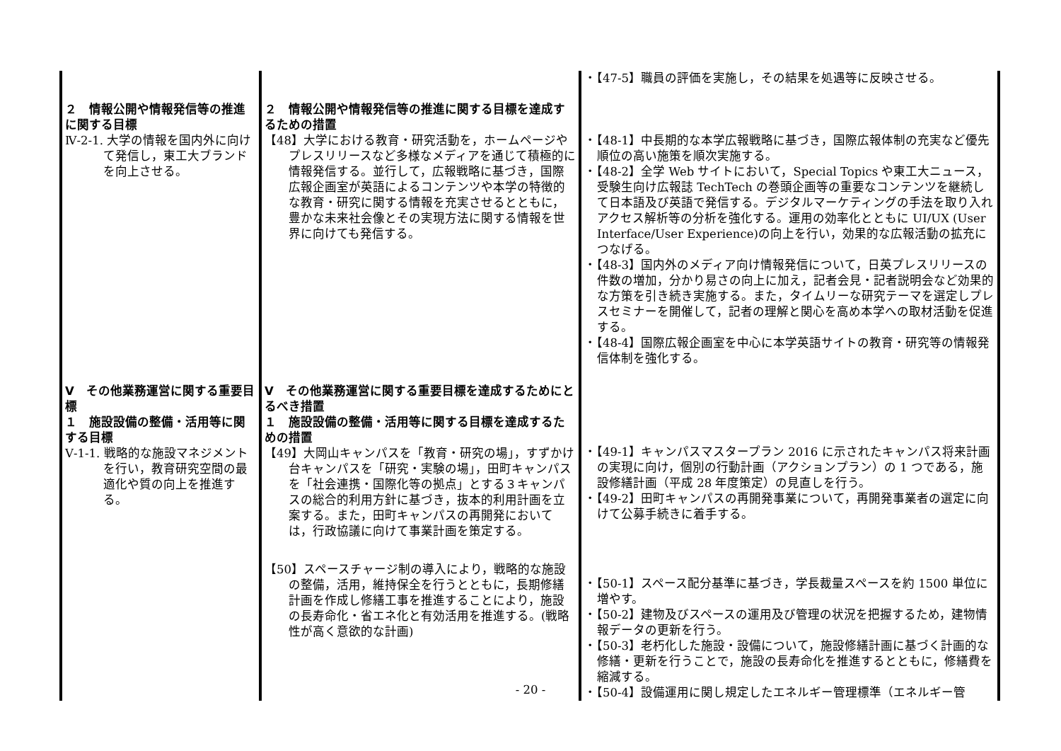| ２ 情報公開や情報発信等の推進に関する目標 Ⅳ-2-1. 大学の情報を国内外に向けて発信し，東工大ブランドを向上させる。 Ⅴ その他業務運営に関する重要目標 １ 施設設備の整備・活用等に関する目標 Ⅴ-1-1. 戦略的な施設マネジメントを行い，教育研究空間の最適化や質の向上を推進する。 | ２ 情報公開や情報発信等の推進に関する目標を達成するための措置 【48】大学における教育・研究活動を，ホームページやプレスリリースなど多様なメディアを通じて積極的に情報発信する。並行して，広報戦略に基づき，国際広報企画室が英語によるコンテンツや本学の特徴的な教育・研究に関する情報を充実させるとともに，豊かな未来社会像とその実現方法に関する情報を世界に向けても発信する。 Ⅴ その他業務運営に関する重要目標を達成するためにとるべき措置 １ 施設設備の整備・活用等に関する目標を達成するための措置 【49】大岡山キャンパスを「教育・研究の場」，すずかけ台キャンパスを「研究・実験の場」，田町キャンパスを「社会連携・国際化等の拠点」とする３キャンパスの総合的利用方針に基づき，抜本的利用計画を立案する。また，田町キャンパスの再開発においては，行政協議に向けて事業計画を策定する。 【50】スペースチャージ制の導入により，戦略的な施設の整備，活用，維持保全を行うとともに，長期修繕計画を作成し修繕工事を推進することにより，施設の長寿命化・省エネ化と有効活用を推進する。(戦略性が高く意欲的な計画) | ・【47-5】職員の評価を実施し，その結果を処遇等に反映させる。 ・【48-1】中長期的な本学広報戦略に基づき，国際広報体制の充実など優先順位の高い施策を順次実施する。 ・【48-2】全学 Web サイトにおいて，Special Topics や東工大ニュース，受験生向け広報誌 TechTech の巻頭企画等の重要なコンテンツを継続して日本語及び英語で発信する。デジタルマーケティングの手法を取り入れアクセス解析等の分析を強化する。運用の効率化とともに UI/UX (User Interface/User Experience)の向上を行い，効果的な広報活動の拡充につなげる。 ・【48-3】国内外のメディア向け情報発信について，日英プレスリリースの件数の増加，分かり易さの向上に加え，記者会見・記者説明会など効果的な方策を引き続き実施する。また，タイムリーな研究テーマを選定しプレスセミナーを開催して，記者の理解と関心を高め本学への取材活動を促進する。 ・【48-4】国際広報企画室を中心に本学英語サイトの教育・研究等の情報発信体制を強化する。 ・【49-1】キャンパスマスタープラン 2016 に示されたキャンパス将来計画の実現に向け，個別の行動計画（アクションプラン）の 1 つである，施設修繕計画（平成 28 年度策定）の見直しを行う。 ・【49-2】田町キャンパスの再開発事業について，再開発事業者の選定に向けて公募手続きに着手する。 ・【50-1】スペース配分基準に基づき，学長裁量スペースを約 1500 単位に増やす。 ・【50-2】建物及びスペースの運用及び管理の状況を把握するため，建物情報データの更新を行う。 ・【50-3】老朽化した施設・設備について，施設修繕計画に基づく計画的な修繕・更新を行うことで，施設の長寿命化を推進するとともに，修繕費を縮減する。 ・【50-4】設備運用に関し規定したエネルギー管理標準（エネルギー管 |
- 20 -